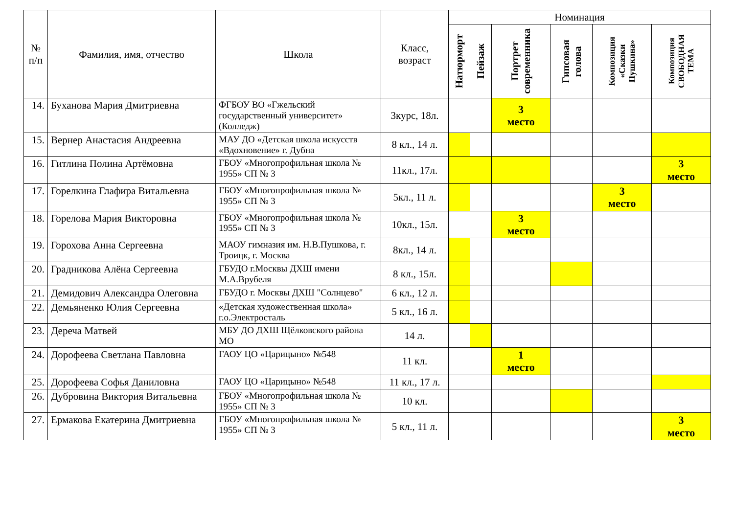| № п/п | Фамилия, имя, отчество | Школа | Класс, возраст | Номинация | | | | | |
| --- | --- | --- | --- | --- | --- | --- | --- | --- | --- |
| | | | | Натюрморт | Пейзаж | Портрет современника | Гипсовая голова | Композиция «Сказки Пушкина» | Композиция СВОБОДНАЯ ТЕМА |
| 14. | Буханова Мария Дмитриевна | ФГБОУ ВО «Гжельский государственный университет» (Колледж) | 3курс, 18л. | | | 3 место | | | |
| 15. | Вернер Анастасия Андреевна | МАУ ДО «Детская школа искусств «Вдохновение» г. Дубна | 8 кл., 14 л. | | | | | | |
| 16. | Гитлина Полина Артёмовна | ГБОУ «Многопрофильная школа № 1955» СП № 3 | 11кл., 17л. | | | | | | 3 место |
| 17. | Горелкина Глафира Витальевна | ГБОУ «Многопрофильная школа № 1955» СП № 3 | 5кл., 11 л. | | | | | 3 место | |
| 18. | Горелова Мария Викторовна | ГБОУ «Многопрофильная школа № 1955» СП № 3 | 10кл., 15л. | | | 3 место | | | |
| 19. | Горохова Анна Сергеевна | МАОУ гимназия им. Н.В.Пушкова, г. Троицк, г. Москва | 8кл., 14 л. | | | | | | |
| 20. | Градникова Алёна Сергеевна | ГБУДО г.Москвы ДХШ имени М.А.Врубеля | 8 кл., 15л. | | | | | | |
| 21. | Демидович Александра Олеговна | ГБУДО г. Москвы ДХШ "Солнцево" | 6 кл., 12 л. | | | | | | |
| 22. | Демьяненко Юлия Сергеевна | «Детская художественная школа» г.о.Электросталь | 5 кл., 16 л. | | | | | | |
| 23. | Дереча Матвей | МБУ ДО ДХШ Щёлковского района МО | 14 л. | | | | | | |
| 24. | Дорофеева Светлана Павловна | ГАОУ ЦО «Царицыно» №548 | 11 кл. | | | 1 место | | | |
| 25. | Дорофеева Софья Даниловна | ГАОУ ЦО «Царицыно» №548 | 11 кл., 17 л. | | | | | | |
| 26. | Дубровина Виктория Витальевна | ГБОУ «Многопрофильная школа № 1955» СП № 3 | 10 кл. | | | | | | |
| 27. | Ермакова Екатерина Дмитриевна | ГБОУ «Многопрофильная школа № 1955» СП № 3 | 5 кл., 11 л. | | | | | | 3 место |